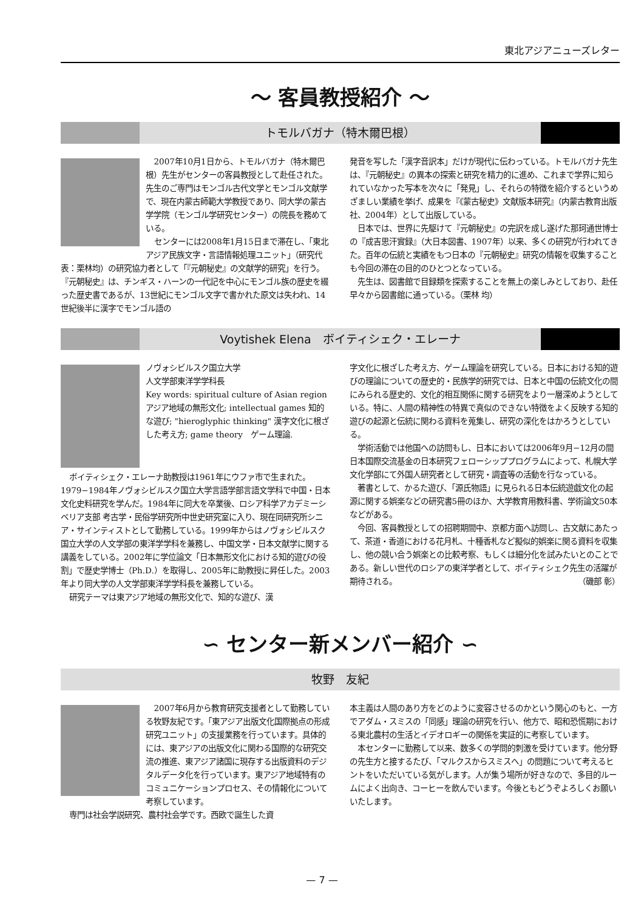東北アジアニューズレター
〜 客員教授紹介 〜
トモルバガナ（特木爾巴根）
2007年10月1日から、トモルバガナ（特木爾巴根）先生がセンターの客員教授として赴任された。先生のご専門はモンゴル古代文学とモンゴル文献学で、現在内蒙古師範大学教授であり、同大学の蒙古学学院（モンゴル学研究センター）の院長を務めている。
センターには2008年1月15日まで滞在し、「東北アジア民族文字・言語情報処理ユニット」（研究代表：栗林均）の研究協力者として「『元朝秘史』の文献学的研究」を行う。『元朝秘史』は、チンギス・ハーンの一代記を中心にモンゴル族の歴史を綴った歴史書であるが、13世紀にモンゴル文字で書かれた原文は失われ、14世紀後半に漢字でモンゴル語の
発音を写した「漢字音訳本」だけが現代に伝わっている。トモルバガナ先生は、『元朝秘史』の異本の探索と研究を精力的に進め、これまで学界に知られていなかった写本を次々に「発見」し、それらの特徴を紹介するというめざましい業績を挙げ、成果を『《蒙古秘史》文献版本研究』（内蒙古教育出版社、2004年）として出版している。
日本では、世界に先駆けて『元朝秘史』の完訳を成し遂げた那珂通世博士の『成吉思汗實録』（大日本図書、1907年）以来、多くの研究が行われてきた。百年の伝統と実績をもつ日本の『元朝秘史』研究の情報を収集することも今回の滞在の目的のひとつとなっている。
先生は、図書館で目録類を探索することを無上の楽しみとしており、赴任早々から図書館に通っている。（栗林 均）
Voytishek Elena　ボイティシェク・エレーナ
ノヴォシビルスク国立大学
人文学部東洋学学科長
Key words: spiritual culture of Asian region　アジア地域の無形文化; intellectual games 知的な遊び; "hieroglyphic thinking" 漢字文化に根ざした考え方; game theory　ゲーム理論.
ボイティシェク・エレーナ助教授は1961年にウファ市で生まれた。1979−1984年ノヴォシビルスク国立大学言語学部言語文学科で中国・日本文化史料研究を学んだ。1984年に同大を卒業後、ロシア科学アカデミーシベリア支部 考古学・民俗学研究所中世史研究室に入り、現在同研究所シニア・サインティストとして勤務している。1999年からはノヴォシビルスク国立大学の人文学部の東洋学学科を兼務し、中国文学・日本文献学に関する講義をしている。2002年に学位論文「日本無形文化における知的遊びの役割」で歴史学博士（Ph.D.）を取得し、2005年に助教授に昇任した。2003年より同大学の人文学部東洋学学科長を兼務している。
研究テーマは東アジア地域の無形文化で、知的な遊び、漢
字文化に根ざした考え方、ゲーム理論を研究している。日本における知的遊びの理論についての歴史的・民族学的研究では、日本と中国の伝統文化の間にみられる歴史的、文化的相互関係に関する研究をより一層深めようとしている。特に、人間の精神性の特異で真似のできない特徴をよく反映する知的遊びの起源と伝統に関わる資料を蒐集し、研究の深化をはかろうとしている。
学術活動では他国への訪問もし、日本においては2006年9月−12月の間日本国際交流基金の日本研究フェローシッププログラムによって、札幌大学文化学部にて外国人研究者として研究・調査等の活動を行なっている。
著書として、かるた遊び、「源氏物語」に見られる日本伝統遊戯文化の起源に関する娯楽などの研究書5冊のほか、大学教育用教科書、学術論文50本などがある。
今回、客員教授としての招聘期間中、京都方面へ訪問し、古文献にあたって、茶道・香道における花月札、十種香札など擬似的娯楽に関る資料を収集し、他の競い合う娯楽との比較考察、もしくは細分化を試みたいとのことである。新しい世代のロシアの東洋学者として、ボイティシェク先生の活躍が期待される。 （磯部 彰）
∽ センター新メンバー紹介 ∽
牧野　友紀
2007年6月から教育研究支援者として勤務している牧野友紀です。「東アジア出版文化国際拠点の形成研究ユニット」の支援業務を行っています。具体的には、東アジアの出版文化に関わる国際的な研究交流の推進、東アジア諸国に現存する出版資料のデジタルデータ化を行っています。東アジア地域特有のコミュニケーションプロセス、その情報化について考察しています。
専門は社会学説研究、農村社会学です。西欧で誕生した資
本主義は人間のあり方をどのように変容させるのかという関心のもと、一方でアダム・スミスの「同感」理論の研究を行い、他方で、昭和恐慌期における東北農村の生活とイデオロギーの関係を実証的に考察しています。
本センターに勤務して以来、数多くの学問的刺激を受けています。他分野の先生方と接するたび、「マルクスからスミスへ」の問題について考えるヒントをいただいている気がします。人が集う場所が好きなので、多目的ルームによく出向き、コーヒーを飲んでいます。今後ともどうぞよろしくお願いいたします。
— 7 —